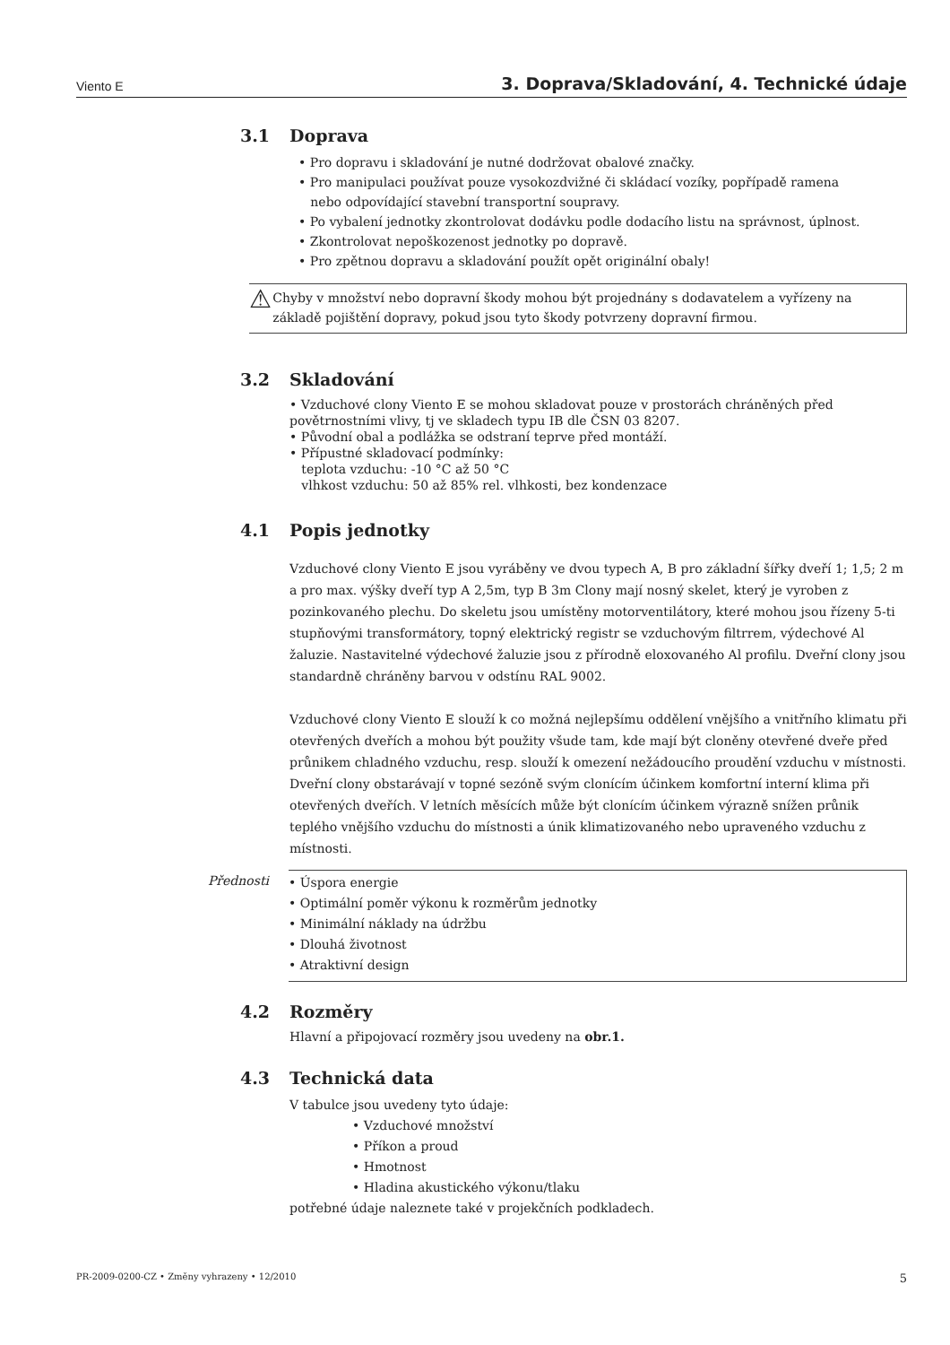Viento E 3. Doprava/Skladování, 4. Technické údaje
3.1 Doprava
• Pro dopravu i skladování je nutné dodržovat obalové značky.
• Pro manipulaci používat pouze vysokozdvižné či skládací vozíky, popřípadě ramena
nebo odpovídající stavební transportní soupravy.
• Po vybalení jednotky zkontrolovat dodávku podle dodacího listu na správnost, úplnost.
• Zkontrolovat nepoškozenost jednotky po dopravě.
• Pro zpětnou dopravu a skladování použít opět originální obaly!
⚠
Chyby v množství nebo dopravní škody mohou být projednány s dodavatelem a vyřízeny na základě pojištění dopravy, pokud jsou tyto škody potvrzeny dopravní firmou.
3.2 Skladování
• Vzduchové clony Viento E se mohou skladovat pouze v prostorách chráněných před povětrnostními vlivy, tj ve skladech typu IB dle ČSN 03 8207.
• Původní obal a podlážka se odstraní teprve před montáží.
• Přípustné skladovací podmínky:
teplota vzduchu: -10 °C až 50 °C
vlhkost vzduchu: 50 až 85% rel. vlhkosti, bez kondenzace
4.1 Popis jednotky
Vzduchové clony Viento E jsou vyráběny ve dvou typech A, B pro základní šířky dveří 1; 1,5; 2 m a pro max. výšky dveří typ A 2,5m, typ B 3m Clony mají nosný skelet, který je vyroben z pozinkovaného plechu. Do skeletu jsou umístěny motorventilátory, které mohou jsou řízeny 5-ti stupňovými transformátory, topný elektrický registr se vzduchovým filtrrem, výdechové Al žaluzie. Nastavitelné výdechové žaluzie jsou z přírodně eloxovaného Al profilu. Dveřní clony jsou standardně chráněny barvou v odstínu RAL 9002.
Vzduchové clony Viento E slouží k co možná nejlepšímu oddělení vnějšího a vnitřního klimatu při otevřených dveřích a mohou být použity všude tam, kde mají být cloněny otevřené dveře před průnikem chladného vzduchu, resp. slouží k omezení nežádoucího proudění vzduchu v místnosti. Dveřní clony obstarávají v topné sezóně svým clonícím účinkem komfortní interní klima při otevřených dveřích. V letních měsících může být clonícím účinkem výrazně snížen průnik teplého vnějšího vzduchu do místnosti a únik klimatizovaného nebo upraveného vzduchu z místnosti.
Přednosti
• Úspora energie
• Optimální poměr výkonu k rozměrům jednotky
• Minimální náklady na údržbu
• Dlouhá životnost
• Atraktivní design
4.2 Rozměry
Hlavní a připojovací rozměry jsou uvedeny na obr.1.
4.3 Technická data
V tabulce jsou uvedeny tyto údaje:
• Vzduchové množství
• Příkon a proud
• Hmotnost
• Hladina akustického výkonu/tlaku
potřebné údaje naleznete také v projekčních podkladech.
PR-2009-0200-CZ • Změny vyhrazeny • 12/2010 5